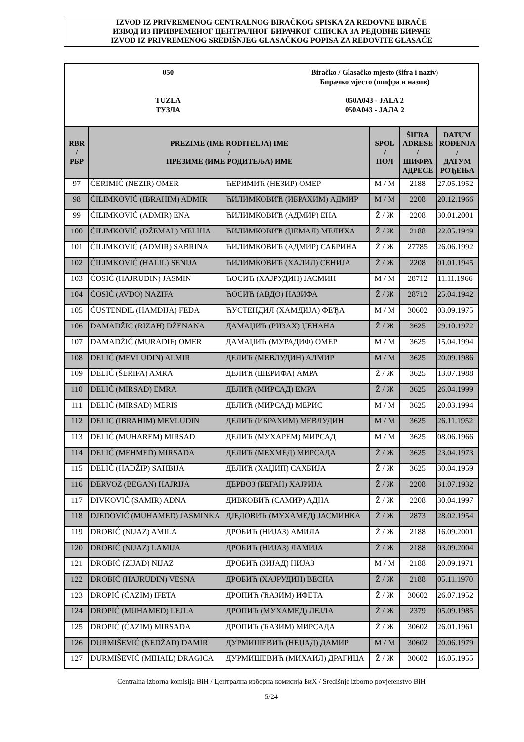IZVOD IZ PRIVREMENOG CENTRALNOG BIRAČKOG SPISKA ZA REDOVNE BIRAČE
ИЗВОД ИЗ ПРИВРЕМЕНОГ ЦЕНТРАЛНОГ БИРАЧКОГ СПИСКА ЗА РЕДОВНЕ БИРАЧЕ
IZVOD IZ PRIVREMENOG SREDIŠNJEG GLASAČKOG POPISA ZA REDOVITE GLASAČE
050
TUZLA
ТУЗЛА
Biračko / Glasačko mjesto (šifra i naziv)
Бирачко мјесто (шифра и назив)
050A043 - JALA 2
050A043 - ЈАЛА 2
| RBR / РБР | PREZIME (IME RODITELJA) IME / ПРЕЗИМЕ (ИМЕ РОДИТЕЉА) ИМЕ | | SPOL / ПОЛ | ŠIFRA ADRESE / ШИФРА АДРЕСЕ | DATUM ROĐENJA / ДАТУМ РОЂЕЊА |
| --- | --- | --- | --- | --- | --- |
| 97 | ĆERIMIĆ (NEZIR) OMER | ЋЕРИМИЋ (НЕЗИР) ОМЕР | M / М | 2188 | 27.05.1952 |
| 98 | ĆILIMKOVIĆ (IBRAHIM) ADMIR | ЋИЛИМКОВИЋ (ИБРАХИМ) АДМИР | M / М | 2208 | 20.12.1966 |
| 99 | ĆILIMKOVIĆ (ADMIR) ENA | ЋИЛИМКОВИЋ (АДМИР) ЕНА | Ž / Ж | 2208 | 30.01.2001 |
| 100 | ĆILIMKOVIĆ (DŽEMAL) MELIHA | ЋИЛИМКОВИЋ (ЏЕМАЛ) МЕЛИХА | Ž / Ж | 2188 | 22.05.1949 |
| 101 | ĆILIMKOVIĆ (ADMIR) SABRINA | ЋИЛИМКОВИЋ (АДМИР) САБРИНА | Ž / Ж | 27785 | 26.06.1992 |
| 102 | ĆILIMKOVIĆ (HALIL) SENIJA | ЋИЛИМКОВИЋ (ХАЛИЛ) СЕНИЈА | Ž / Ж | 2208 | 01.01.1945 |
| 103 | ĆOSIĆ (HAJRUDIN) JASMIN | ЋОСИЋ (ХАЈРУДИН) ЈАСМИН | M / М | 28712 | 11.11.1966 |
| 104 | ĆOSIĆ (AVDO) NAZIFA | ЋОСИЋ (АВДО) НАЗИФА | Ž / Ж | 28712 | 25.04.1942 |
| 105 | ĆUSTENDIL (HAMDIJA) FEĐA | ЋУСТЕНДИЛ (ХАМДИЈА) ФЕЂА | M / М | 30602 | 03.09.1975 |
| 106 | DAMADŽIĆ (RIZAH) DŽENANA | ДАМАЏИЋ (РИЗАХ) ЏЕНАНА | Ž / Ж | 3625 | 29.10.1972 |
| 107 | DAMADŽIĆ (MURADIF) OMER | ДАМАЏИЋ (МУРАДИФ) ОМЕР | M / М | 3625 | 15.04.1994 |
| 108 | DELIĆ (MEVLUDIN) ALMIR | ДЕЛИЋ (МЕВЛУДИН) АЛМИР | M / М | 3625 | 20.09.1986 |
| 109 | DELIĆ (ŠERIFA) AMRA | ДЕЛИЋ (ШЕРИФА) АМРА | Ž / Ж | 3625 | 13.07.1988 |
| 110 | DELIĆ (MIRSAD) EMRA | ДЕЛИЋ (МИРСАД) ЕМРА | Ž / Ж | 3625 | 26.04.1999 |
| 111 | DELIĆ (MIRSAD) MERIS | ДЕЛИЋ (МИРСАД) МЕРИС | M / М | 3625 | 20.03.1994 |
| 112 | DELIĆ (IBRAHIM) MEVLUDIN | ДЕЛИЋ (ИБРАХИМ) МЕВЛУДИН | M / М | 3625 | 26.11.1952 |
| 113 | DELIĆ (MUHAREM) MIRSAD | ДЕЛИЋ (МУХАРЕМ) МИРСАД | M / М | 3625 | 08.06.1966 |
| 114 | DELIĆ (MEHMED) MIRSADA | ДЕЛИЋ (МЕХМЕД) МИРСАДА | Ž / Ж | 3625 | 23.04.1973 |
| 115 | DELIĆ (HADŽIP) SAHBIJA | ДЕЛИЋ (ХАЏИП) САХБИЈА | Ž / Ж | 3625 | 30.04.1959 |
| 116 | DERVOZ (BEGAN) HAJRIJA | ДЕРВОЗ (БЕГАН) ХАЈРИЈА | Ž / Ж | 2208 | 31.07.1932 |
| 117 | DIVKOVIĆ (SAMIR) ADNA | ДИВКОВИЋ (САМИР) АДНА | Ž / Ж | 2208 | 30.04.1997 |
| 118 | DJEDOVIĆ (MUHAMED) JASMINKA | ДЈЕДОВИЋ (МУХАМЕД) ЈАСМИНКА | Ž / Ж | 2873 | 28.02.1954 |
| 119 | DROBIĆ (NIJAZ) AMILA | ДРОБИЋ (НИЈАЗ) АМИЛА | Ž / Ж | 2188 | 16.09.2001 |
| 120 | DROBIĆ (NIJAZ) LAMIJA | ДРОБИЋ (НИЈАЗ) ЛАМИЈА | Ž / Ж | 2188 | 03.09.2004 |
| 121 | DROBIĆ (ZIJAD) NIJAZ | ДРОБИЋ (ЗИЈАД) НИЈАЗ | M / М | 2188 | 20.09.1971 |
| 122 | DROBIĆ (HAJRUDIN) VESNA | ДРОБИЋ (ХАЈРУДИН) ВЕСНА | Ž / Ж | 2188 | 05.11.1970 |
| 123 | DROPIĆ (ĆAZIM) IFETA | ДРОПИЋ (ЋАЗИМ) ИФЕТА | Ž / Ж | 30602 | 26.07.1952 |
| 124 | DROPIĆ (MUHAMED) LEJLA | ДРОПИЋ (МУХАМЕД) ЛЕЈЛА | Ž / Ж | 2379 | 05.09.1985 |
| 125 | DROPIĆ (ĆAZIM) MIRSADA | ДРОПИЋ (ЋАЗИМ) МИРСАДА | Ž / Ж | 30602 | 26.01.1961 |
| 126 | DURMIŠEVIĆ (NEDŽAD) DAMIR | ДУРМИШЕВИЋ (НЕЏАД) ДАМИР | M / М | 30602 | 20.06.1979 |
| 127 | DURMIŠEVIĆ (MIHAIL) DRAGICA | ДУРМИШЕВИЋ (МИХАИЛ) ДРАГИЦА | Ž / Ж | 30602 | 16.05.1955 |
Centralna izborna komisija BiH / Централна изборна комисија БиХ / Središnje izborno povjerenstvo BiH
5/24